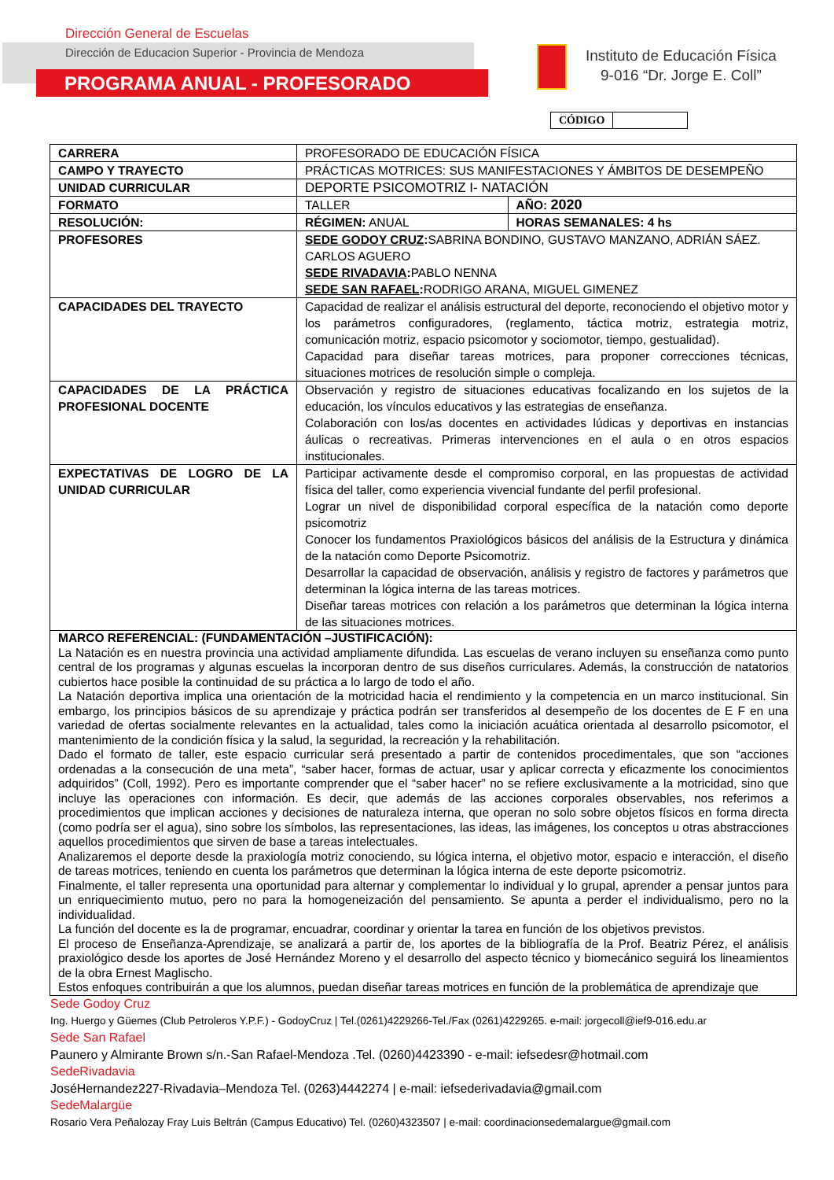Dirección General de Escuelas
Dirección de Educacion Superior - Provincia de Mendoza
PROGRAMA ANUAL - PROFESORADO
Instituto de Educación Física
9-016 “Dr. Jorge E. Coll”
CÓDIGO
| CARRERA | PROFESORADO DE EDUCACIÓN FÍSICA | |
| CAMPO Y TRAYECTO | PRÁCTICAS MOTRICES: SUS MANIFESTACIONES Y ÁMBITOS DE DESEMPEÑO | |
| UNIDAD CURRICULAR | DEPORTE PSICOMOTRIZ I- NATACIÓN | |
| FORMATO | TALLER | AÑO: 2020 |
| RESOLUCIÓN: | RÉGIMEN: ANUAL | HORAS SEMANALES: 4 hs |
| PROFESORES | SEDE GODOY CRUZ : SABRINA BONDINO, GUSTAVO MANZANO, ADRIÁN SÁEZ. CARLOS AGUERO SEDE RIVADAVIA : PABLO NENNA SEDE SAN RAFAEL : RODRIGO ARANA, MIGUEL GIMENEZ | |
| CAPACIDADES DEL TRAYECTO | Capacidad de realizar el análisis estructural del deporte, reconociendo el objetivo motor y los parámetros configuradores, (reglamento, táctica motriz, estrategia motriz, comunicación motriz, espacio psicomotor y sociomotor, tiempo, gestualidad). Capacidad para diseñar tareas motrices, para proponer correcciones técnicas, situaciones motrices de resolución simple o compleja. | |
| CAPACIDADES DE LA PRÁCTICA PROFESIONAL DOCENTE | Observación y registro de situaciones educativas focalizando en los sujetos de la educación, los vínculos educativos y las estrategias de enseñanza. Colaboración con los/as docentes en actividades lúdicas y deportivas en instancias áulicas o recreativas. Primeras intervenciones en el aula o en otros espacios institucionales. | |
| EXPECTATIVAS DE LOGRO DE LA UNIDAD CURRICULAR | Participar activamente desde el compromiso corporal, en las propuestas de actividad física del taller, como experiencia vivencial fundante del perfil profesional. Lograr un nivel de disponibilidad corporal específica de la natación como deporte psicomotriz Conocer los fundamentos Praxiológicos básicos del análisis de la Estructura y dinámica de la natación como Deporte Psicomotriz. Desarrollar la capacidad de observación, análisis y registro de factores y parámetros que determinan la lógica interna de las tareas motrices. Diseñar tareas motrices con relación a los parámetros que determinan la lógica interna de las situaciones motrices. | |
| MARCO REFERENCIAL: (FUNDAMENTACIÓN –JUSTIFICACIÓN): La Natación es en nuestra provincia una actividad ampliamente difundida. Las escuelas de verano incluyen su enseñanza como punto central de los programas y algunas escuelas la incorporan dentro de sus diseños curriculares. Además, la construcción de natatorios cubiertos hace posible la continuidad de su práctica a lo largo de todo el año. La Natación deportiva implica una orientación de la motricidad hacia el rendimiento y la competencia en un marco institucional. Sin embargo, los principios básicos de su aprendizaje y práctica podrán ser transferidos al desempeño de los docentes de E F en una variedad de ofertas socialmente relevantes en la actualidad, tales como la iniciación acuática orientada al desarrollo psicomotor, el mantenimiento de la condición física y la salud, la seguridad, la recreación y la rehabilitación. Dado el formato de taller, este espacio curricular será presentado a partir de contenidos procedimentales, que son “acciones ordenadas a la consecución de una meta”, “saber hacer, formas de actuar, usar y aplicar correcta y eficazmente los conocimientos adquiridos” (Coll, 1992). Pero es importante comprender que el “saber hacer” no se refiere exclusivamente a la motricidad, sino que incluye las operaciones con información. Es decir, que además de las acciones corporales observables, nos referimos a procedimientos que implican acciones y decisiones de naturaleza interna, que operan no solo sobre objetos físicos en forma directa (como podría ser el agua), sino sobre los símbolos, las representaciones, las ideas, las imágenes, los conceptos u otras abstracciones aquellos procedimientos que sirven de base a tareas intelectuales. Analizaremos el deporte desde la praxiología motriz conociendo, su lógica interna, el objetivo motor, espacio e interacción, el diseño de tareas motrices, teniendo en cuenta los parámetros que determinan la lógica interna de este deporte psicomotriz. Finalmente, el taller representa una oportunidad para alternar y complementar lo individual y lo grupal, aprender a pensar juntos para un enriquecimiento mutuo, pero no para la homogeneización del pensamiento. Se apunta a perder el individualismo, pero no la individualidad. La función del docente es la de programar, encuadrar, coordinar y orientar la tarea en función de los objetivos previstos. El proceso de Enseñanza-Aprendizaje, se analizará a partir de, los aportes de la bibliografía de la Prof. Beatriz Pérez, el análisis praxiológico desde los aportes de José Hernández Moreno y el desarrollo del aspecto técnico y biomecánico seguirá los lineamientos de la obra Ernest Maglischo. Estos enfoques contribuirán a que los alumnos, puedan diseñar tareas motrices en función de la problemática de aprendizaje que | | |
Sede Godoy Cruz
Ing. Huergo y Güemes (Club Petroleros Y.P.F.) - GodoyCruz | Tel.(0261)4229266-Tel./Fax (0261)4229265. e-mail: jorgecoll@ief9-016.edu.ar
Sede San Rafael
Paunero y Almirante Brown s/n.-San Rafael-Mendoza .Tel. (0260)4423390 - e-mail: iefsedesr@hotmail.com
SedeRivadavia
JoséHernandez227-Rivadavia–Mendoza Tel. (0263)4442274 | e-mail: iefsederivadavia@gmail.com
SedeMalargüe
Rosario Vera Peñalozay Fray Luis Beltrán (Campus Educativo) Tel. (0260)4323507 | e-mail: coordinacionsedemalargue@gmail.com